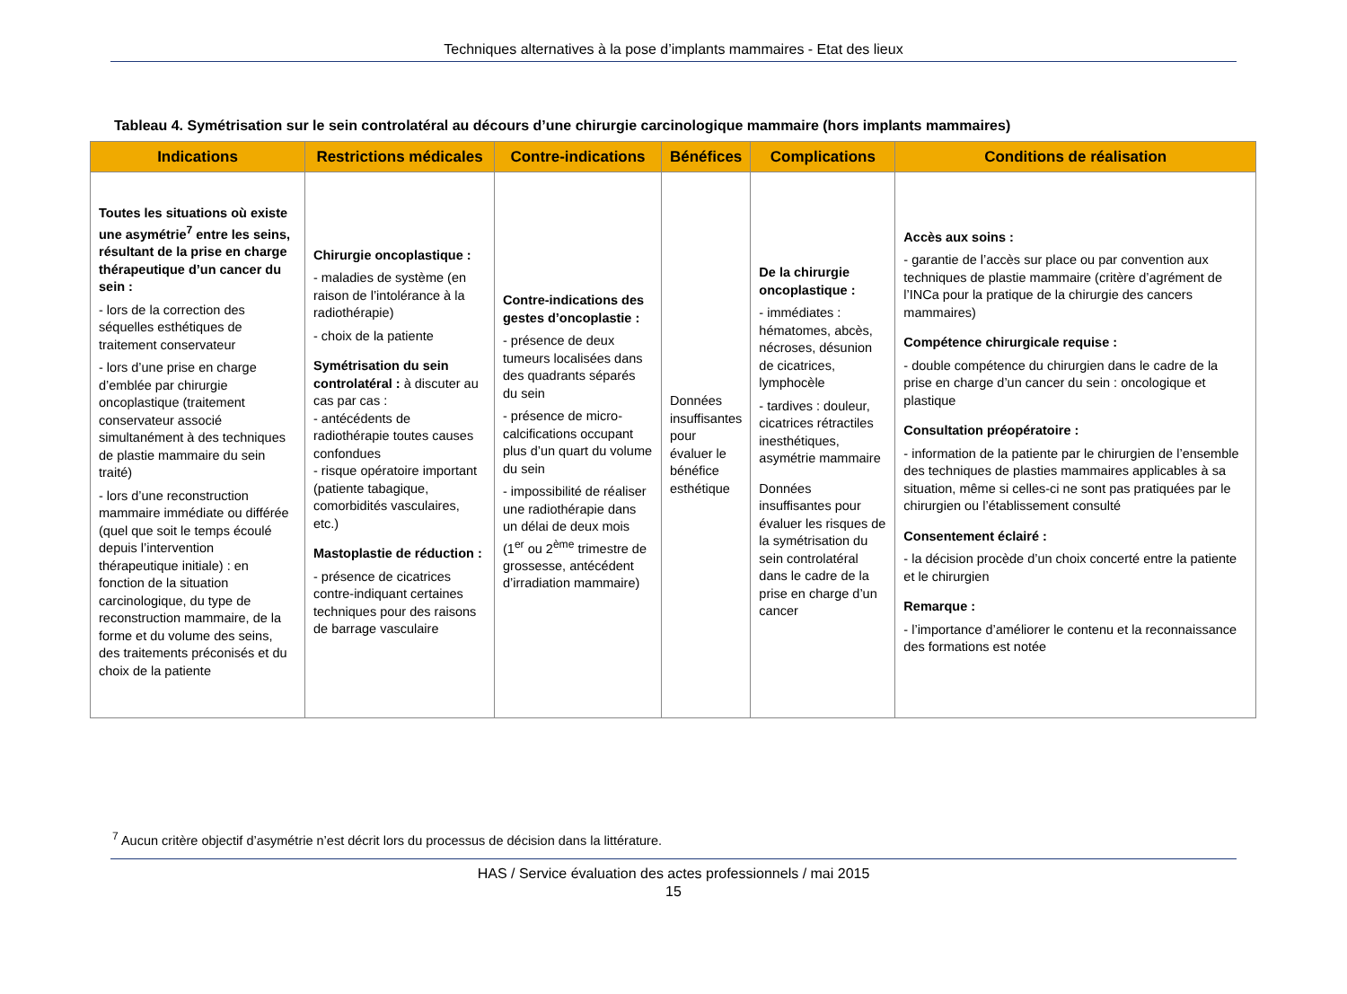Techniques alternatives à la pose d’implants mammaires - Etat des lieux
Tableau 4. Symétrisation sur le sein controlatéral au décours d’une chirurgie carcinologique mammaire (hors implants mammaires)
| Indications | Restrictions médicales | Contre-indications | Bénéfices | Complications | Conditions de réalisation |
| --- | --- | --- | --- | --- | --- |
| Toutes les situations où existe une asymétrie<sup>7</sup> entre les seins, résultant de la prise en charge thérapeutique d’un cancer du sein : - lors de la correction des séquelles esthétiques de traitement conservateur - lors d’une prise en charge d’emblée par chirurgie oncoplastique (traitement conservateur associé simultanément à des techniques de plastie mammaire du sein traité) - lors d’une reconstruction mammaire immédiate ou différée (quel que soit le temps écoulé depuis l’intervention thérapeutique initiale) : en fonction de la situation carcinologique, du type de reconstruction mammaire, de la forme et du volume des seins, des traitements préconisés et du choix de la patiente | Chirurgie oncoplastique : - maladies de système (en raison de l’intolérance à la radiothérapie) - choix de la patiente Symétrisation du sein controlatéral : à discuter au cas par cas : - antécédents de radiothérapie toutes causes confondues - risque opératoire important (patiente tabagique, comorbidités vasculaires, etc.) Mastoplastie de réduction : - présence de cicatrices contre-indiquant certaines techniques pour des raisons de barrage vasculaire | Contre-indications des gestes d’oncoplastie : - présence de deux tumeurs localisées dans des quadrants séparés du sein - présence de micro-calcifications occupant plus d’un quart du volume du sein - impossibilité de réaliser une radiothérapie dans un délai de deux mois (1<sup>er</sup> ou 2<sup>ème</sup> trimestre de grossesse, antécédent d’irradiation mammaire) | Données insuffisantes pour évaluer le bénéfice esthétique | De la chirurgie oncoplastique : - immédiates : hématomes, abcès, nécroses, désunion de cicatrices, lymphocèle - tardives : douleur, cicatrices rétractiles inesthétiques, asymétrie mammaire Données insuffisantes pour évaluer les risques de la symétrisation du sein controlatéral dans le cadre de la prise en charge d’un cancer | Accès aux soins : - garantie de l’accès sur place ou par convention aux techniques de plastie mammaire (critère d’agrément de l’INCa pour la pratique de la chirurgie des cancers mammaires) Compétence chirurgicale requise : - double compétence du chirurgien dans le cadre de la prise en charge d’un cancer du sein : oncologique et plastique Consultation préopératoire : - information de la patiente par le chirurgien de l’ensemble des techniques de plasties mammaires applicables à sa situation, même si celles-ci ne sont pas pratiquées par le chirurgien ou l’établissement consulté Consentement éclairé : - la décision procède d’un choix concerté entre la patiente et le chirurgien Remarque : - l’importance d’améliorer le contenu et la reconnaissance des formations est notée |
<sup>7</sup> Aucun critère objectif d’asymétrie n’est décrit lors du processus de décision dans la littérature.
HAS / Service évaluation des actes professionnels / mai 2015
15